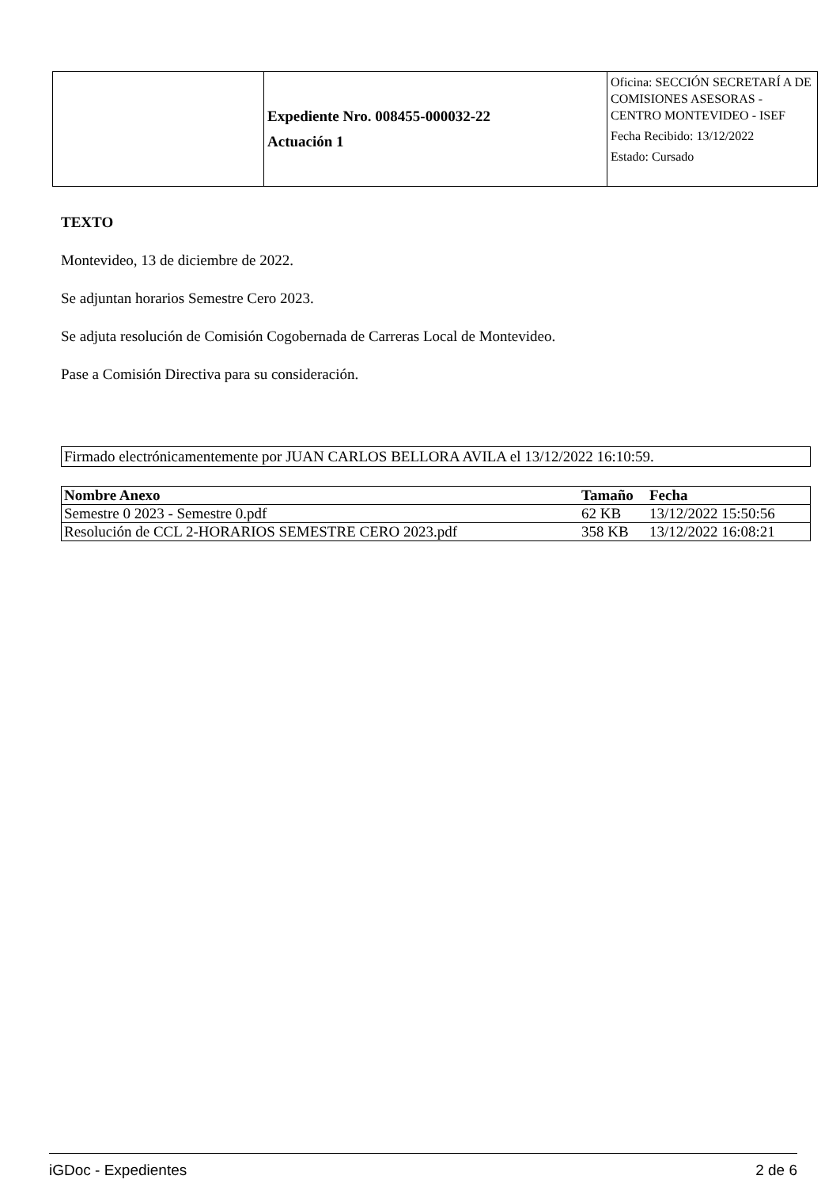| | Expediente Nro. 008455-000032-22 Actuación 1 | Oficina: SECCIÓN SECRETARÍ A DE COMISIONES ASESORAS - CENTRO MONTEVIDEO - ISEF Fecha Recibido: 13/12/2022 Estado: Cursado |
TEXTO
Montevideo, 13 de diciembre de 2022.
Se adjuntan horarios Semestre Cero 2023.
Se adjuta resolución de Comisión Cogobernada de Carreras Local de Montevideo.
Pase a Comisión Directiva para su consideración.
Firmado electrónicamentemente por JUAN CARLOS BELLORA AVILA el 13/12/2022 16:10:59.
| Nombre Anexo | Tamaño | Fecha |
| --- | --- | --- |
| Semestre 0 2023 - Semestre 0.pdf | 62 KB | 13/12/2022 15:50:56 |
| Resolución de CCL 2-HORARIOS SEMESTRE CERO 2023.pdf | 358 KB | 13/12/2022 16:08:21 |
iGDoc - Expedientes 2 de 6